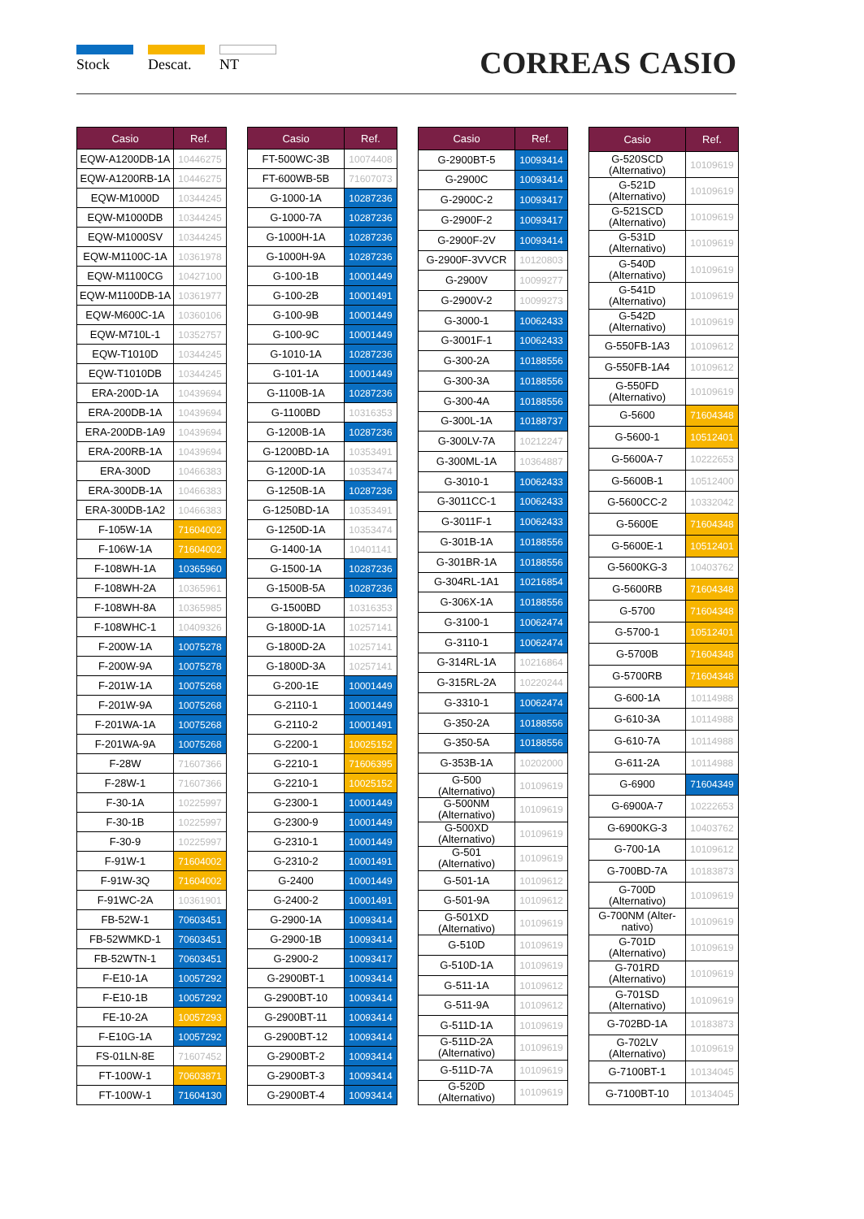Stock Descat. NT
CORREAS CASIO
| Casio | Ref. |
| --- | --- |
| EQW-A1200DB-1A | 10446275 |
| EQW-A1200RB-1A | 10446275 |
| EQW-M1000D | 10344245 |
| EQW-M1000DB | 10344245 |
| EQW-M1000SV | 10344245 |
| EQW-M1100C-1A | 10361978 |
| EQW-M1100CG | 10427100 |
| EQW-M1100DB-1A | 10361977 |
| EQW-M600C-1A | 10360106 |
| EQW-M710L-1 | 10352757 |
| EQW-T1010D | 10344245 |
| EQW-T1010DB | 10344245 |
| ERA-200D-1A | 10439694 |
| ERA-200DB-1A | 10439694 |
| ERA-200DB-1A9 | 10439694 |
| ERA-200RB-1A | 10439694 |
| ERA-300D | 10466383 |
| ERA-300DB-1A | 10466383 |
| ERA-300DB-1A2 | 10466383 |
| F-105W-1A | 71604002 |
| F-106W-1A | 71604002 |
| F-108WH-1A | 10365960 |
| F-108WH-2A | 10365961 |
| F-108WH-8A | 10365985 |
| F-108WHC-1 | 10409326 |
| F-200W-1A | 10075278 |
| F-200W-9A | 10075278 |
| F-201W-1A | 10075268 |
| F-201W-9A | 10075268 |
| F-201WA-1A | 10075268 |
| F-201WA-9A | 10075268 |
| F-28W | 71607366 |
| F-28W-1 | 71607366 |
| F-30-1A | 10225997 |
| F-30-1B | 10225997 |
| F-30-9 | 10225997 |
| F-91W-1 | 71604002 |
| F-91W-3Q | 71604002 |
| F-91WC-2A | 10361901 |
| FB-52W-1 | 70603451 |
| FB-52WMKD-1 | 70603451 |
| FB-52WTN-1 | 70603451 |
| F-E10-1A | 10057292 |
| F-E10-1B | 10057292 |
| FE-10-2A | 10057293 |
| F-E10G-1A | 10057292 |
| FS-01LN-8E | 71607452 |
| FT-100W-1 | 70603871 |
| FT-100W-1 | 71604130 |
| Casio | Ref. |
| --- | --- |
| FT-500WC-3B | 10074408 |
| FT-600WB-5B | 71607073 |
| G-1000-1A | 10287236 |
| G-1000-7A | 10287236 |
| G-1000H-1A | 10287236 |
| G-1000H-9A | 10287236 |
| G-100-1B | 10001449 |
| G-100-2B | 10001491 |
| G-100-9B | 10001449 |
| G-100-9C | 10001449 |
| G-1010-1A | 10287236 |
| G-101-1A | 10001449 |
| G-1100B-1A | 10287236 |
| G-1100BD | 10316353 |
| G-1200B-1A | 10287236 |
| G-1200BD-1A | 10353491 |
| G-1200D-1A | 10353474 |
| G-1250B-1A | 10287236 |
| G-1250BD-1A | 10353491 |
| G-1250D-1A | 10353474 |
| G-1400-1A | 10401141 |
| G-1500-1A | 10287236 |
| G-1500B-5A | 10287236 |
| G-1500BD | 10316353 |
| G-1800D-1A | 10257141 |
| G-1800D-2A | 10257141 |
| G-1800D-3A | 10257141 |
| G-200-1E | 10001449 |
| G-2110-1 | 10001449 |
| G-2110-2 | 10001491 |
| G-2200-1 | 10025152 |
| G-2210-1 | 71606395 |
| G-2210-1 | 10025152 |
| G-2300-1 | 10001449 |
| G-2300-9 | 10001449 |
| G-2310-1 | 10001449 |
| G-2310-2 | 10001491 |
| G-2400 | 10001449 |
| G-2400-2 | 10001491 |
| G-2900-1A | 10093414 |
| G-2900-1B | 10093414 |
| G-2900-2 | 10093417 |
| G-2900BT-1 | 10093414 |
| G-2900BT-10 | 10093414 |
| G-2900BT-11 | 10093414 |
| G-2900BT-12 | 10093414 |
| G-2900BT-2 | 10093414 |
| G-2900BT-3 | 10093414 |
| G-2900BT-4 | 10093414 |
| Casio | Ref. |
| --- | --- |
| G-2900BT-5 | 10093414 |
| G-2900C | 10093414 |
| G-2900C-2 | 10093417 |
| G-2900F-2 | 10093417 |
| G-2900F-2V | 10093414 |
| G-2900F-3VVCR | 10120803 |
| G-2900V | 10099277 |
| G-2900V-2 | 10099273 |
| G-3000-1 | 10062433 |
| G-3001F-1 | 10062433 |
| G-300-2A | 10188556 |
| G-300-3A | 10188556 |
| G-300-4A | 10188556 |
| G-300L-1A | 10188737 |
| G-300LV-7A | 10212247 |
| G-300ML-1A | 10364887 |
| G-3010-1 | 10062433 |
| G-3011CC-1 | 10062433 |
| G-3011F-1 | 10062433 |
| G-301B-1A | 10188556 |
| G-301BR-1A | 10188556 |
| G-304RL-1A1 | 10216854 |
| G-306X-1A | 10188556 |
| G-3100-1 | 10062474 |
| G-3110-1 | 10062474 |
| G-314RL-1A | 10216864 |
| G-315RL-2A | 10220244 |
| G-3310-1 | 10062474 |
| G-350-2A | 10188556 |
| G-350-5A | 10188556 |
| G-353B-1A | 10202000 |
| G-500 (Alternativo) | 10109619 |
| G-500NM (Alternativo) | 10109619 |
| G-500XD (Alternativo) | 10109619 |
| G-501 (Alternativo) | 10109619 |
| G-501-1A | 10109612 |
| G-501-9A | 10109612 |
| G-501XD (Alternativo) | 10109619 |
| G-510D | 10109619 |
| G-510D-1A | 10109619 |
| G-511-1A | 10109612 |
| G-511-9A | 10109612 |
| G-511D-1A | 10109619 |
| G-511D-2A (Alternativo) | 10109619 |
| G-511D-7A | 10109619 |
| G-520D (Alternativo) | 10109619 |
| Casio | Ref. |
| --- | --- |
| G-520SCD (Alternativo) | 10109619 |
| G-521D (Alternativo) | 10109619 |
| G-521SCD (Alternativo) | 10109619 |
| G-531D (Alternativo) | 10109619 |
| G-540D (Alternativo) | 10109619 |
| G-541D (Alternativo) | 10109619 |
| G-542D (Alternativo) | 10109619 |
| G-550FB-1A3 | 10109612 |
| G-550FB-1A4 | 10109612 |
| G-550FD (Alternativo) | 10109619 |
| G-5600 | 71604348 |
| G-5600-1 | 10512401 |
| G-5600A-7 | 10222653 |
| G-5600B-1 | 10512400 |
| G-5600CC-2 | 10332042 |
| G-5600E | 71604348 |
| G-5600E-1 | 10512401 |
| G-5600KG-3 | 10403762 |
| G-5600RB | 71604348 |
| G-5700 | 71604348 |
| G-5700-1 | 10512401 |
| G-5700B | 71604348 |
| G-5700RB | 71604348 |
| G-600-1A | 10114988 |
| G-610-3A | 10114988 |
| G-610-7A | 10114988 |
| G-611-2A | 10114988 |
| G-6900 | 71604349 |
| G-6900A-7 | 10222653 |
| G-6900KG-3 | 10403762 |
| G-700-1A | 10109612 |
| G-700BD-7A | 10183873 |
| G-700D (Alternativo) | 10109619 |
| G-700NM (Alter- nativo) | 10109619 |
| G-701D (Alternativo) | 10109619 |
| G-701RD (Alternativo) | 10109619 |
| G-701SD (Alternativo) | 10109619 |
| G-702BD-1A | 10183873 |
| G-702LV (Alternativo) | 10109619 |
| G-7100BT-1 | 10134045 |
| G-7100BT-10 | 10134045 |